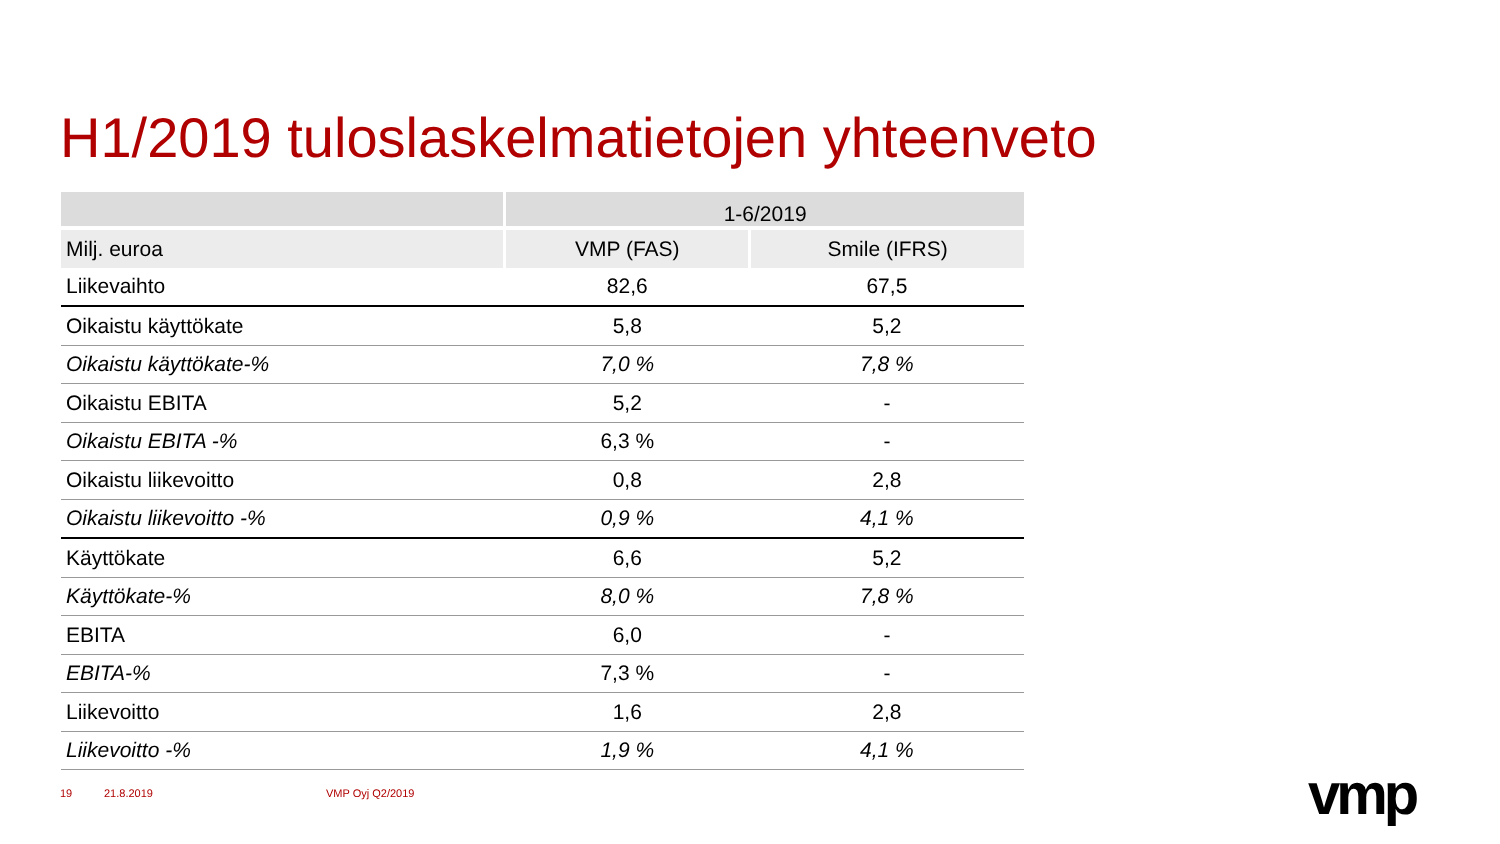H1/2019 tuloslaskelmatietojen yhteenveto
| | 1-6/2019 | |
| --- | --- | --- |
| Milj. euroa | VMP (FAS) | Smile (IFRS) |
| Liikevaihto | 82,6 | 67,5 |
| Oikaistu käyttökate | 5,8 | 5,2 |
| Oikaistu käyttökate-% | 7,0 % | 7,8 % |
| Oikaistu EBITA | 5,2 | - |
| Oikaistu EBITA -% | 6,3 % | - |
| Oikaistu liikevoitto | 0,8 | 2,8 |
| Oikaistu liikevoitto -% | 0,9 % | 4,1 % |
| Käyttökate | 6,6 | 5,2 |
| Käyttökate-% | 8,0 % | 7,8 % |
| EBITA | 6,0 | - |
| EBITA-% | 7,3 % | - |
| Liikevoitto | 1,6 | 2,8 |
| Liikevoitto -% | 1,9 % | 4,1 % |
19 21.8.2019 VMP Oyj Q2/2019 vmp